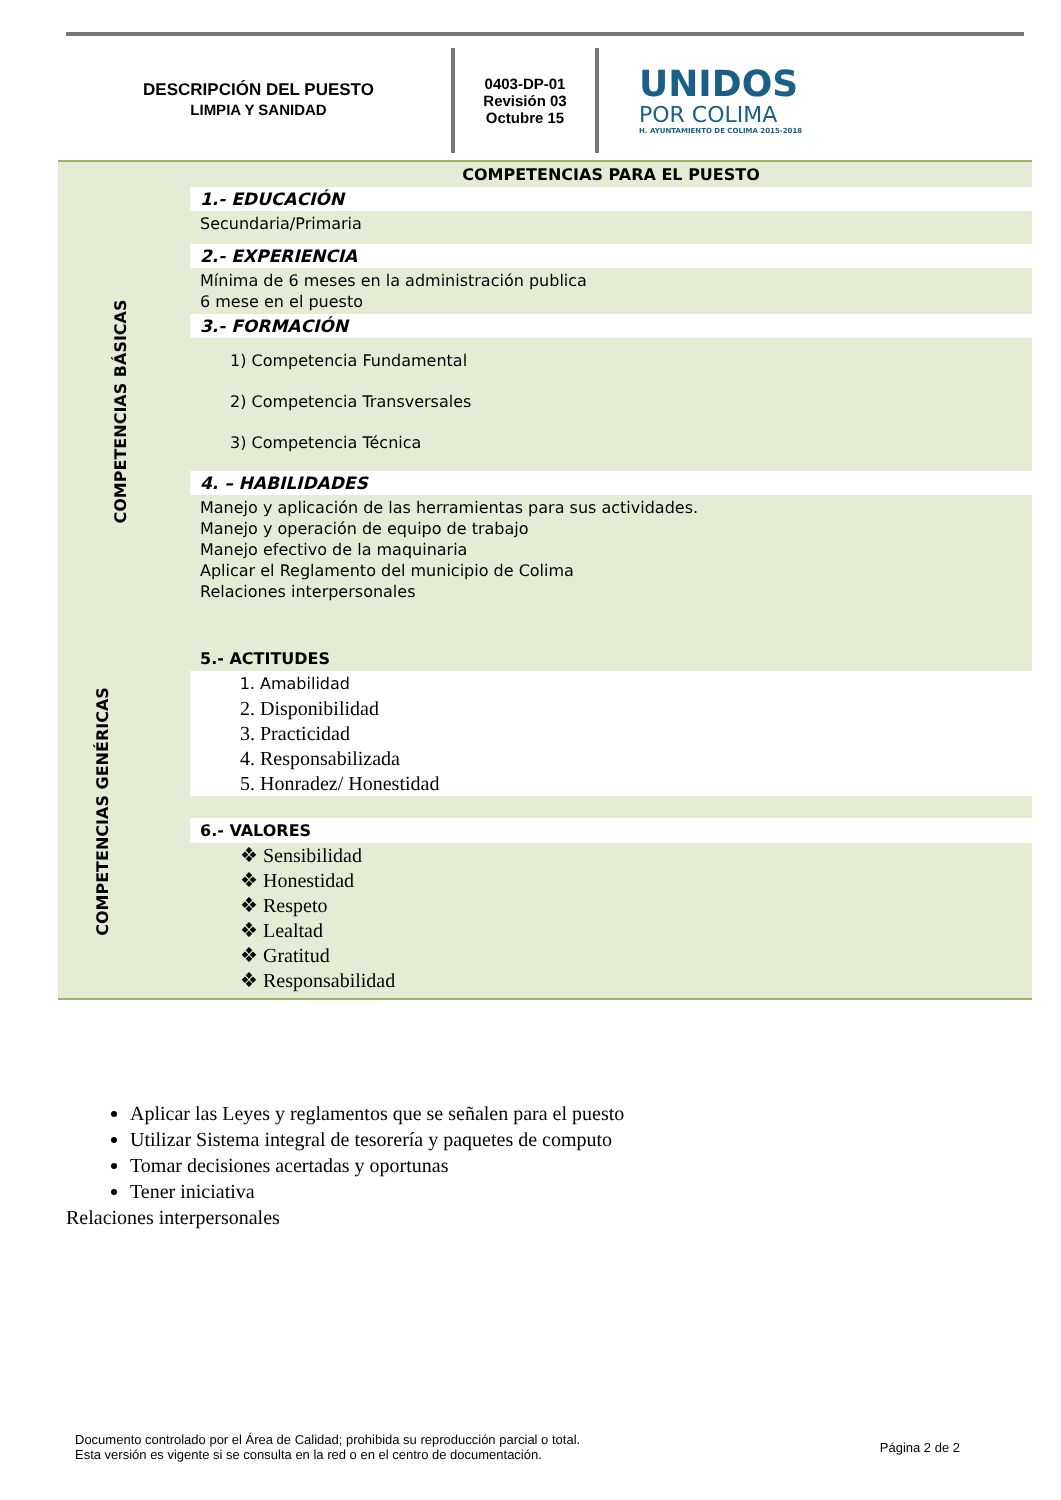DESCRIPCIÓN DEL PUESTO
LIMPIA Y SANIDAD
0403-DP-01
Revisión 03
Octubre 15
UNIDOS
POR COLIMA
H. AYUNTAMIENTO DE COLIMA 2015-2018
COMPETENCIAS BÁSICAS
COMPETENCIAS GENÉRICAS
COMPETENCIAS PARA EL PUESTO
1.- EDUCACIÓN
Secundaria/Primaria
2.- EXPERIENCIA
Mínima de 6 meses en la administración publica
6 mese en el puesto
3.- FORMACIÓN
1) Competencia Fundamental
2) Competencia Transversales
3) Competencia Técnica
4. – HABILIDADES
Manejo y aplicación de las herramientas para sus actividades.
Manejo y operación de equipo de trabajo
Manejo efectivo de la maquinaria
Aplicar el Reglamento del municipio de Colima
Relaciones interpersonales
5.- ACTITUDES
1. Amabilidad
2. Disponibilidad
3. Practicidad
4. Responsabilizada
5. Honradez/ Honestidad
6.- VALORES
❖ Sensibilidad
❖ Honestidad
❖ Respeto
❖ Lealtad
❖ Gratitud
❖ Responsabilidad
Aplicar las Leyes y reglamentos que se señalen para el puesto
Utilizar Sistema integral de tesorería y paquetes de computo
Tomar decisiones acertadas y oportunas
Tener iniciativa
Relaciones interpersonales
Documento controlado por el Área de Calidad; prohibida su reproducción parcial o total.
Esta versión es vigente si se consulta en la red o en el centro de documentación.
Página 2 de 2